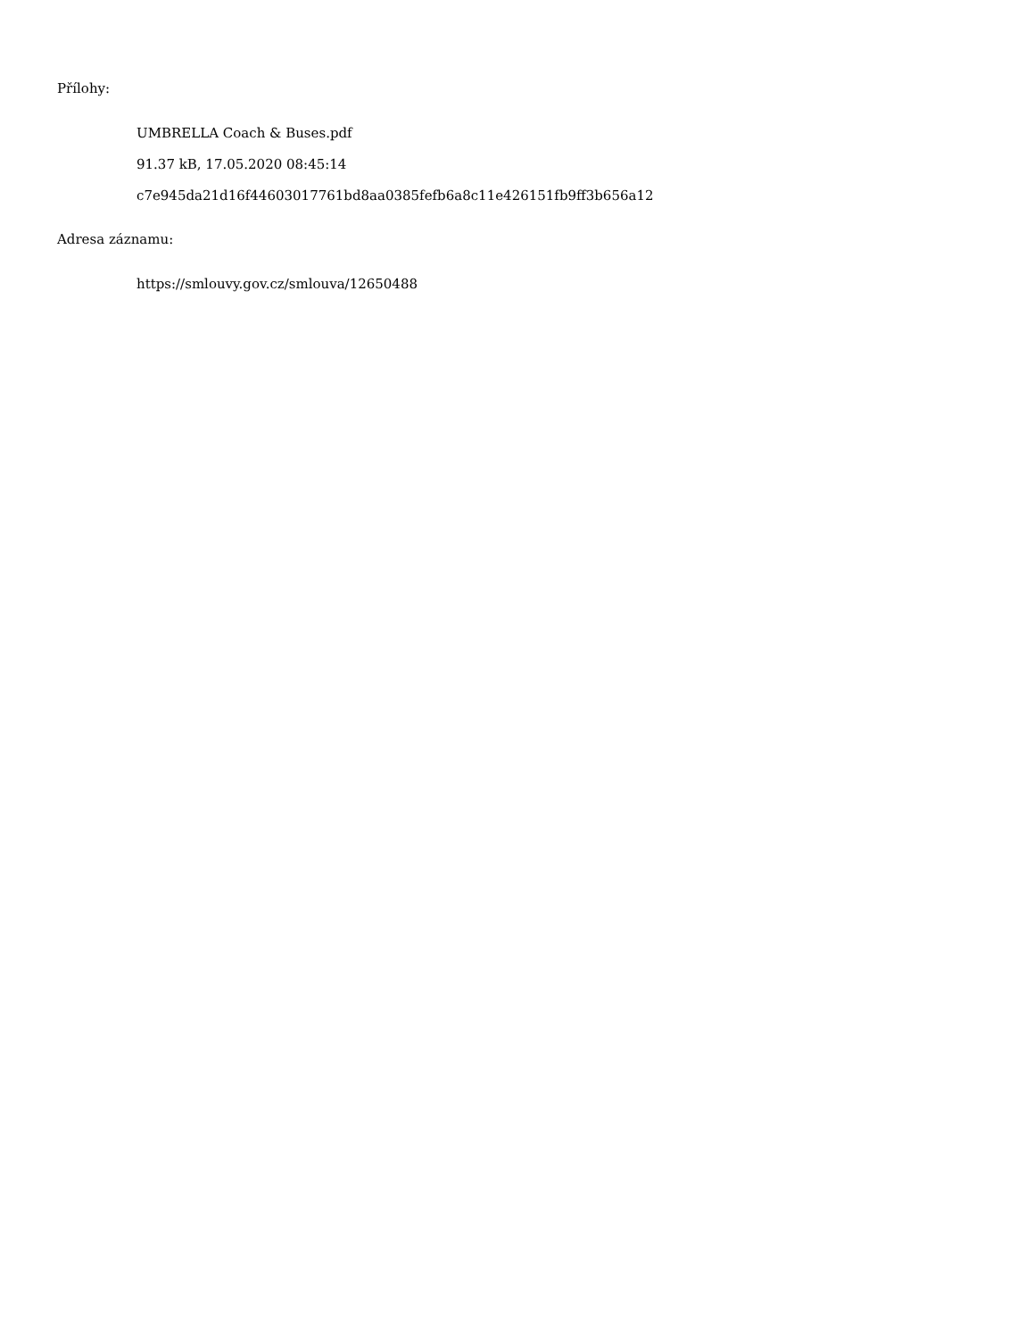Přílohy:
UMBRELLA Coach & Buses.pdf
91.37 kB, 17.05.2020 08:45:14
c7e945da21d16f44603017761bd8aa0385fefb6a8c11e426151fb9ff3b656a12
Adresa záznamu:
https://smlouvy.gov.cz/smlouva/12650488